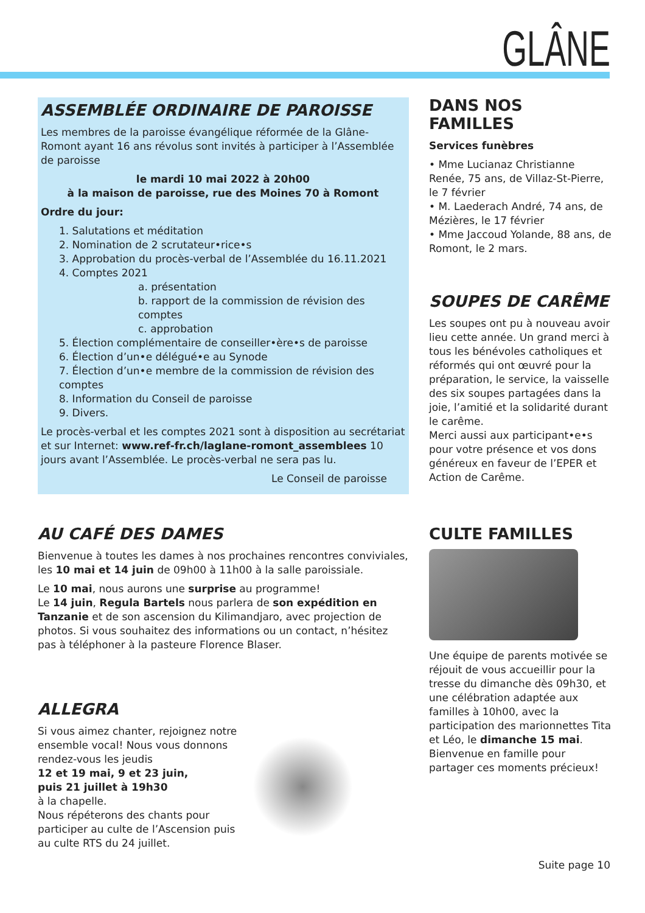GLÂNE
ASSEMBLÉE ORDINAIRE DE PAROISSE
Les membres de la paroisse évangélique réformée de la Glâne-Romont ayant 16 ans révolus sont invités à participer à l’Assemblée de paroisse
le mardi 10 mai 2022 à 20h00
à la maison de paroisse, rue des Moines 70 à Romont
Ordre du jour:
1. Salutations et méditation
2. Nomination de 2 scrutateur•rice•s
3. Approbation du procès-verbal de l’Assemblée du 16.11.2021
4. Comptes 2021
a. présentation
b. rapport de la commission de révision des comptes
c. approbation
5. Élection complémentaire de conseiller•ère•s de paroisse
6. Élection d’un•e délégué•e au Synode
7. Élection d’un•e membre de la commission de révision des comptes
8. Information du Conseil de paroisse
9. Divers.
Le procès-verbal et les comptes 2021 sont à disposition au secrétariat et sur Internet: www.ref-fr.ch/laglane-romont_assemblees 10 jours avant l’Assemblée. Le procès-verbal ne sera pas lu.
Le Conseil de paroisse
DANS NOS FAMILLES
Services funèbres
• Mme Lucianaz Christianne Renée, 75 ans, de Villaz-St-Pierre, le 7 février
• M. Laederach André, 74 ans, de Mézières, le 17 février
• Mme Jaccoud Yolande, 88 ans, de Romont, le 2 mars.
SOUPES DE CARÊME
Les soupes ont pu à nouveau avoir lieu cette année. Un grand merci à tous les bénévoles catholiques et réformés qui ont œuvré pour la préparation, le service, la vaisselle des six soupes partagées dans la joie, l’amitié et la solidarité durant le carême.
Merci aussi aux participant•e•s pour votre présence et vos dons généreux en faveur de l’EPER et Action de Carême.
AU CAFÉ DES DAMES
Bienvenue à toutes les dames à nos prochaines rencontres conviviales, les 10 mai et 14 juin de 09h00 à 11h00 à la salle paroissiale.
Le 10 mai, nous aurons une surprise au programme!
Le 14 juin, Regula Bartels nous parlera de son expédition en Tanzanie et de son ascension du Kilimandjaro, avec projection de photos. Si vous souhaitez des informations ou un contact, n’hésitez pas à téléphoner à la pasteure Florence Blaser.
ALLEGRA
Si vous aimez chanter, rejoignez notre ensemble vocal! Nous vous donnons rendez-vous les jeudis
12 et 19 mai, 9 et 23 juin,
puis 21 juillet à 19h30
à la chapelle.
Nous répéterons des chants pour participer au culte de l’Ascension puis au culte RTS du 24 juillet.
CULTE FAMILLES
Une équipe de parents motivée se réjouit de vous accueillir pour la tresse du dimanche dès 09h30, et une célébration adaptée aux familles à 10h00, avec la participation des marionnettes Tita et Léo, le dimanche 15 mai. Bienvenue en famille pour partager ces moments précieux!
Suite page 10